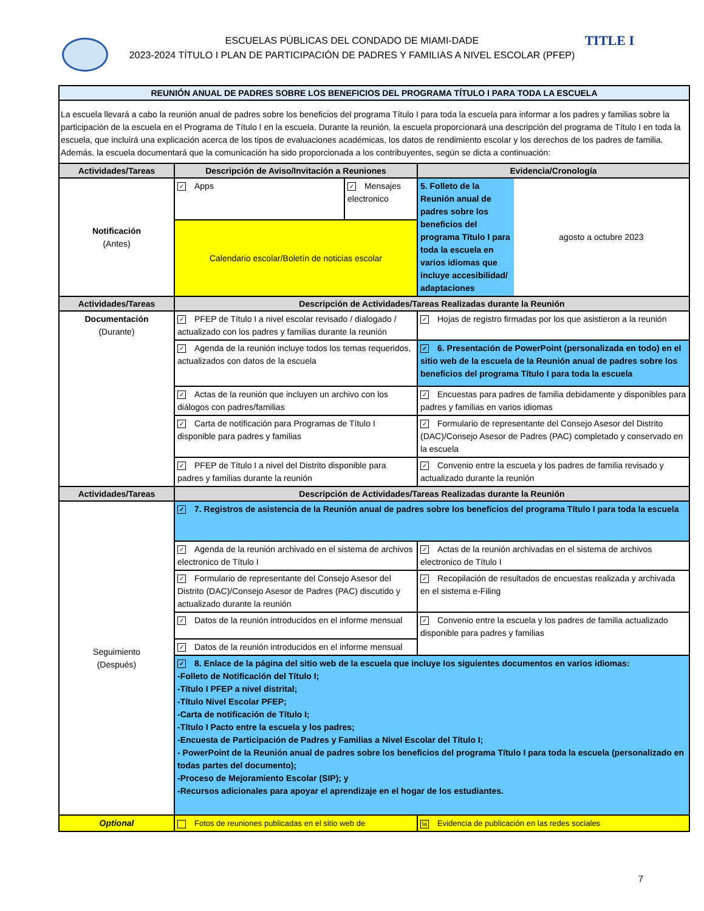TITLE I
ESCUELAS PÚBLICAS DEL CONDADO DE MIAMI-DADE
2023-2024 TÍTULO I PLAN DE PARTICIPACIÓN DE PADRES Y FAMILIAS A NIVEL ESCOLAR (PFEP)
| REUNIÓN ANUAL DE PADRES SOBRE LOS BENEFICIOS DEL PROGRAMA TÍTULO I PARA TODA LA ESCUELA | | | |
| --- | --- | --- | --- |
| La escuela llevará a cabo la reunión anual de padres sobre los beneficios del programa Título I para toda la escuela para informar a los padres y familias sobre la participación de la escuela en el Programa de Título I en la escuela. Durante la reunión, la escuela proporcionará una descripción del programa de Título I en toda la escuela, que incluirá una explicación acerca de los tipos de evaluaciones académicas, los datos de rendimiento escolar y los derechos de los padres de familia. Además, la escuela documentará que la comunicación ha sido proporcionada a los contribuyentes, según se dicta a continuación: | | | |
| Actividades/Tareas | Descripción de Aviso/Invitación a Reuniones | | Evidencia/Cronología |
| Notificación (Antes) | ✓ Apps | ✓ Mensajes electronico | / 5. Folleto de la Reunión anual de padres sobre los beneficios del programa Título I para toda la escuela en varios idiomas que incluye accesibilidad/ adaptaciones / agosto a octubre 2023 / |
| | Calendario escolar/Boletín de noticias escolar | | |
| Actividades/Tareas | Descripción de Actividades/Tareas Realizadas durante la Reunión | | |
| Documentación (Durante) | ✓ PFEP de Título I a nivel escolar revisado / dialogado / actualizado con los padres y familias durante la reunión | | ✓ Hojas de registro firmadas por los que asistieron a la reunión |
| | ✓ Agenda de la reunión incluye todos los temas requeridos, actualizados con datos de la escuela | | ✓ 6. Presentación de PowerPoint (personalizada en todo) en el sitio web de la escuela de la Reunión anual de padres sobre los beneficios del programa Título I para toda la escuela |
| | ✓ Actas de la reunión que incluyen un archivo con los diálogos con padres/familias | | ✓ Encuestas para padres de familia debidamente y disponibles para padres y familias en varios idiomas |
| | ✓ Carta de notificación para Programas de Título I disponible para padres y familias | | ✓ Formulario de representante del Consejo Asesor del Distrito (DAC)/Consejo Asesor de Padres (PAC) completado y conservado en la escuela |
| | ✓ PFEP de Título I a nivel del Distrito disponible para padres y familias durante la reunión | | ✓ Convenio entre la escuela y los padres de familia revisado y actualizado durante la reunión |
| Actividades/Tareas | Descripción de Actividades/Tareas Realizadas durante la Reunión | | |
| Seguimiento (Después) | ✓ 7. Registros de asistencia de la Reunión anual de padres sobre los beneficios del programa Título I para toda la escuela | | |
| | ✓ Agenda de la reunión archivado en el sistema de archivos electronico de Título I | | ✓ Actas de la reunión archivadas en el sistema de archivos electronico de Título I |
| | ✓ Formulario de representante del Consejo Asesor del Distrito (DAC)/Consejo Asesor de Padres (PAC) discutido y actualizado durante la reunión | | ✓ Recopilación de resultados de encuestas realizada y archivada en el sistema e-Filing |
| | ✓ Datos de la reunión introducidos en el informe mensual | | ✓ Convenio entre la escuela y los padres de familia actualizado disponible para padres y familias |
| | ✓ Datos de la reunión introducidos en el informe mensual | | |
| | ✓ 8. Enlace de la página del sitio web de la escuela que incluye los siguientes documentos en varios idiomas: -Folleto de Notificación del Título I; -Título I PFEP a nivel distrital; -Título Nivel Escolar PFEP; -Carta de notificación de Título I; -Título I Pacto entre la escuela y los padres; -Encuesta de Participación de Padres y Familias a Nivel Escolar del Título I; - PowerPoint de la Reunión anual de padres sobre los beneficios del programa Título I para toda la escuela (personalizado en todas partes del documento); -Proceso de Mejoramiento Escolar (SIP); y -Recursos adicionales para apoyar el aprendizaje en el hogar de los estudiantes. | | |
| Optional | Fotos de reuniones publicadas en el sitio web de | | la Evidencia de publicación en las redes sociales |
7